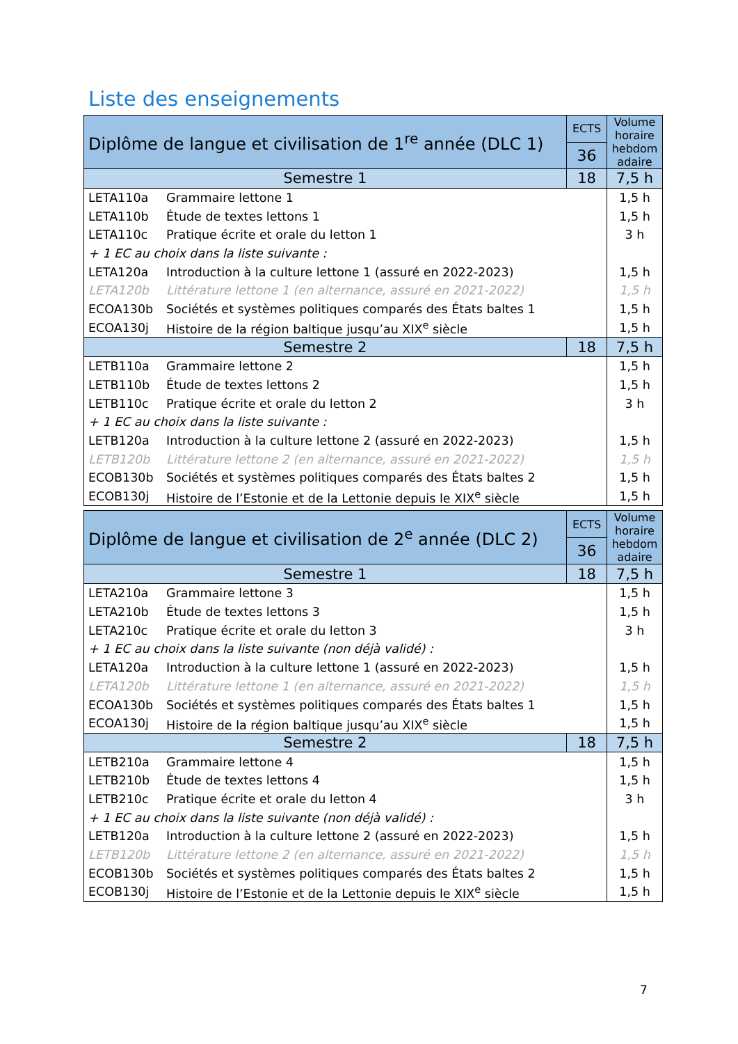Liste des enseignements
| Diplôme de langue et civilisation de 1<sup>re</sup> année (DLC 1) | | ECTS | Volume horaire hebdom adaire |
| --- | --- | --- | --- |
| | | 36 | |
| Semestre 1 | | 18 | 7,5 h |
| LETA110a | Grammaire lettone 1 | | 1,5 h |
| LETA110b | Étude de textes lettons 1 | | 1,5 h |
| LETA110c | Pratique écrite et orale du letton 1 | | 3 h |
| + 1 EC au choix dans la liste suivante : | | | |
| LETA120a | Introduction à la culture lettone 1 (assuré en 2022-2023) | | 1,5 h |
| LETA120b | Littérature lettone 1 (en alternance, assuré en 2021-2022) | | 1,5 h |
| ECOA130b | Sociétés et systèmes politiques comparés des États baltes 1 | | 1,5 h |
| ECOA130j | Histoire de la région baltique jusqu’au XIX<sup>e</sup> siècle | | 1,5 h |
| Semestre 2 | | 18 | 7,5 h |
| LETB110a | Grammaire lettone 2 | | 1,5 h |
| LETB110b | Étude de textes lettons 2 | | 1,5 h |
| LETB110c | Pratique écrite et orale du letton 2 | | 3 h |
| + 1 EC au choix dans la liste suivante : | | | |
| LETB120a | Introduction à la culture lettone 2 (assuré en 2022-2023) | | 1,5 h |
| LETB120b | Littérature lettone 2 (en alternance, assuré en 2021-2022) | | 1,5 h |
| ECOB130b | Sociétés et systèmes politiques comparés des États baltes 2 | | 1,5 h |
| ECOB130j | Histoire de l’Estonie et de la Lettonie depuis le XIX<sup>e</sup> siècle | | 1,5 h |
| Diplôme de langue et civilisation de 2<sup>e</sup> année (DLC 2) | | ECTS | Volume horaire hebdom adaire |
| --- | --- | --- | --- |
| | | 36 | |
| Semestre 1 | | 18 | 7,5 h |
| LETA210a | Grammaire lettone 3 | | 1,5 h |
| LETA210b | Étude de textes lettons 3 | | 1,5 h |
| LETA210c | Pratique écrite et orale du letton 3 | | 3 h |
| + 1 EC au choix dans la liste suivante (non déjà validé) : | | | |
| LETA120a | Introduction à la culture lettone 1 (assuré en 2022-2023) | | 1,5 h |
| LETA120b | Littérature lettone 1 (en alternance, assuré en 2021-2022) | | 1,5 h |
| ECOA130b | Sociétés et systèmes politiques comparés des États baltes 1 | | 1,5 h |
| ECOA130j | Histoire de la région baltique jusqu’au XIX<sup>e</sup> siècle | | 1,5 h |
| Semestre 2 | | 18 | 7,5 h |
| LETB210a | Grammaire lettone 4 | | 1,5 h |
| LETB210b | Étude de textes lettons 4 | | 1,5 h |
| LETB210c | Pratique écrite et orale du letton 4 | | 3 h |
| + 1 EC au choix dans la liste suivante (non déjà validé) : | | | |
| LETB120a | Introduction à la culture lettone 2 (assuré en 2022-2023) | | 1,5 h |
| LETB120b | Littérature lettone 2 (en alternance, assuré en 2021-2022) | | 1,5 h |
| ECOB130b | Sociétés et systèmes politiques comparés des États baltes 2 | | 1,5 h |
| ECOB130j | Histoire de l’Estonie et de la Lettonie depuis le XIX<sup>e</sup> siècle | | 1,5 h |
7